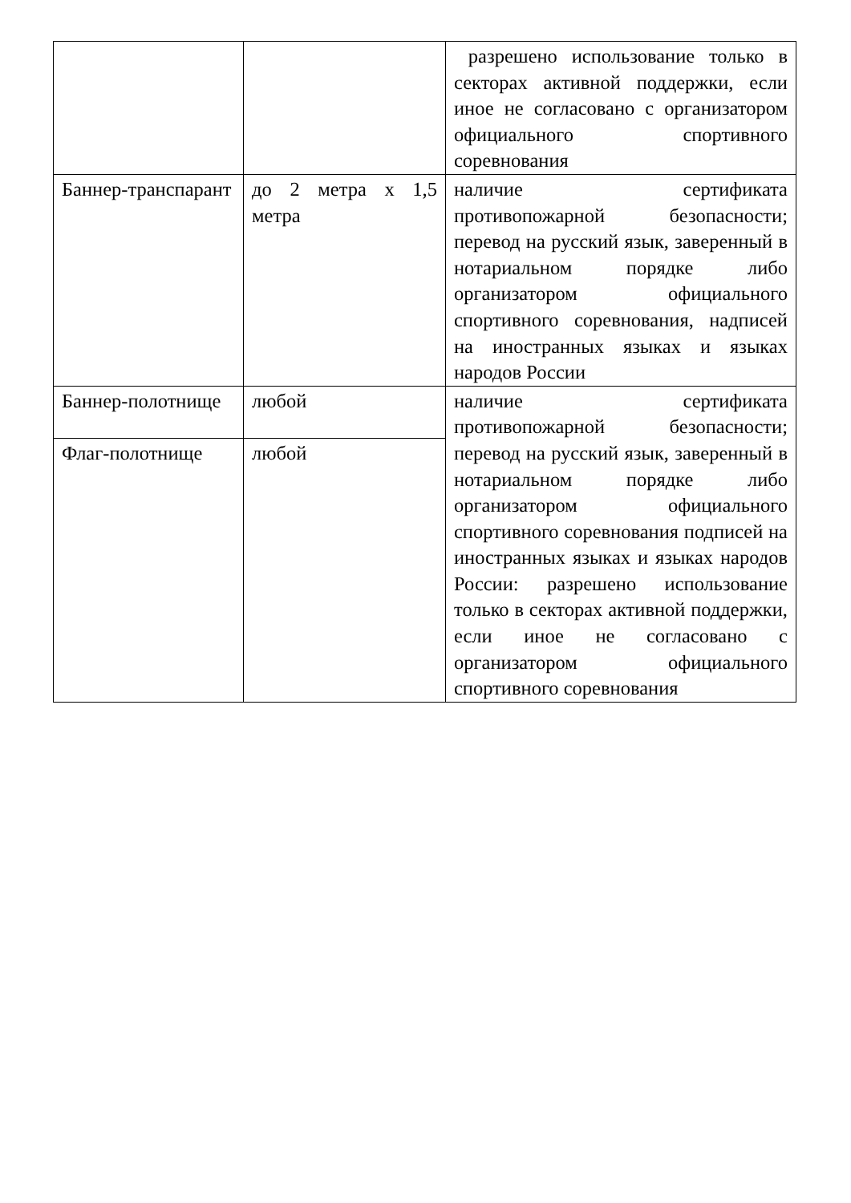| | | разрешено использование только в секторах активной поддержки, если иное не согласовано с организатором официального спортивного соревнования |
| Баннер-транспарант | до 2 метра х 1,5 метра | наличие сертификата противопожарной безопасности; перевод на русский язык, заверенный в нотариальном порядке либо организатором официального спортивного соревнования, надписей на иностранных языках и языках народов России |
| Баннер-полотнище | любой | наличие сертификата противопожарной безопасности; перевод на русский язык, заверенный в нотариальном порядке либо организатором официального спортивного соревнования подписей на иностранных языках и языках народов России: разрешено использование только в секторах активной поддержки, если иное не согласовано с организатором официального спортивного соревнования |
| Флаг-полотнище | любой | |